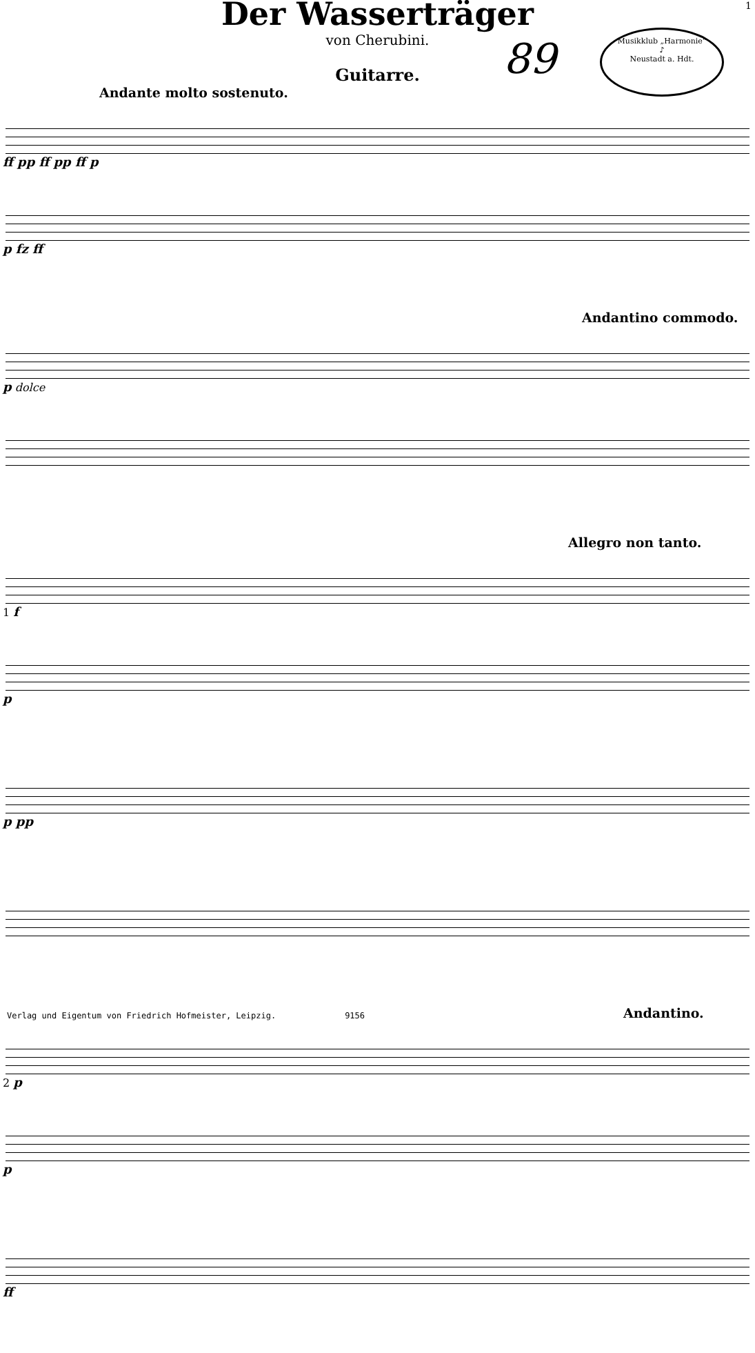1
Der Wasserträger
von Cherubini.
89
Musikklub „Harmonie“
♪
Neustadt a. Hdt.
Guitarre.
Andante molto sostenuto.
ff pp ff pp ff p
p fz ff
Andantino commodo.
p dolce
Allegro non tanto.
1 f
p
p pp
Andantino.
2 p
p
ff
Verlag und Eigentum von Friedrich Hofmeister, Leipzig. 9156